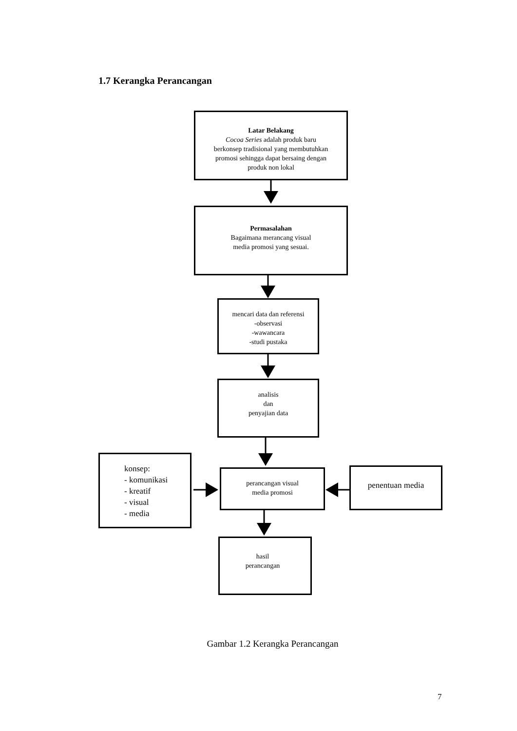1.7 Kerangka Perancangan
Latar Belakang
Cocoa Series adalah produk baru
berkonsep tradisional yang membutuhkan
promosi sehingga dapat bersaing dengan
produk non lokal
Permasalahan
Bagaimana merancang visual
media promosi yang sesuai.
mencari data dan referensi
-observasi
-wawancara
-studi pustaka
analisis
dan
penyajian data
konsep:
- komunikasi
- kreatif
- visual
- media
perancangan visual
media promosi
penentuan media
hasil
perancangan
Gambar 1.2 Kerangka Perancangan
7